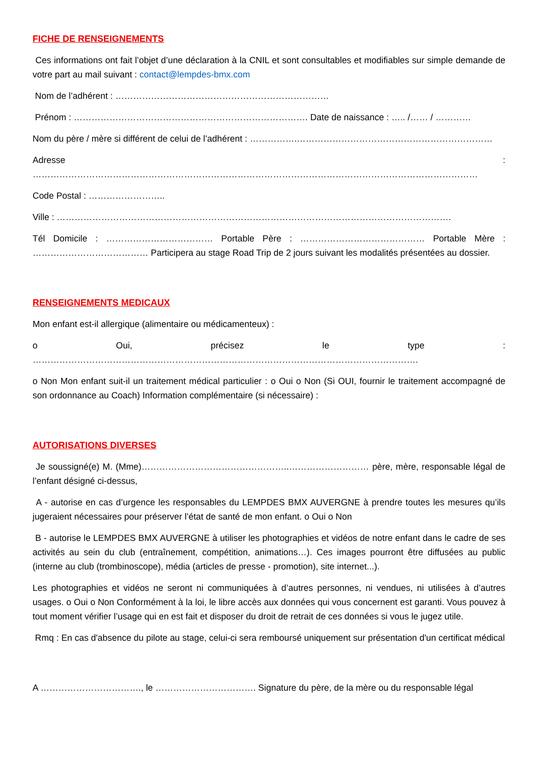FICHE DE RENSEIGNEMENTS
Ces informations ont fait l’objet d’une déclaration à la CNIL et sont consultables et modifiables sur simple demande de votre part au mail suivant : contact@lempdes-bmx.com
Nom de l’adhérent : ………………………………………………………………
Prénom : ……………………………………………………………………. Date de naissance : ….. /…… / …………
Nom du père / mère si différent de celui de l’adhérent : …………….…………………………………………………………
Adresse : ……………………………………………………………………………………………………………………………………
Code Postal : ……………………..
Ville : …………………………………………………………………………………………………………………….
Tél Domicile : ……………………………… Portable Père : …………………………………… Portable Mère : ………………………………… Participera au stage Road Trip de 2 jours suivant les modalités présentées au dossier.
RENSEIGNEMENTS MEDICAUX
Mon enfant est-il allergique (alimentaire ou médicamenteux) :
o Oui, précisez le type : ………………………………………………………………………………………………………………….
o Non Mon enfant suit-il un traitement médical particulier : o Oui o Non (Si OUI, fournir le traitement accompagné de son ordonnance au Coach) Information complémentaire (si nécessaire) :
AUTORISATIONS DIVERSES
Je soussigné(e) M. (Mme)…………………………………………..……………………… père, mère, responsable légal de l’enfant désigné ci-dessus,
A - autorise en cas d’urgence les responsables du LEMPDES BMX AUVERGNE à prendre toutes les mesures qu’ils jugeraient nécessaires pour préserver l’état de santé de mon enfant. o Oui o Non
B - autorise le LEMPDES BMX AUVERGNE à utiliser les photographies et vidéos de notre enfant dans le cadre de ses activités au sein du club (entraînement, compétition, animations…). Ces images pourront être diffusées au public (interne au club (trombinoscope), média (articles de presse - promotion), site internet...).
Les photographies et vidéos ne seront ni communiquées à d’autres personnes, ni vendues, ni utilisées à d’autres usages. o Oui o Non Conformément à la loi, le libre accès aux données qui vous concernent est garanti. Vous pouvez à tout moment vérifier l’usage qui en est fait et disposer du droit de retrait de ces données si vous le jugez utile.
Rmq : En cas d'absence du pilote au stage, celui-ci sera remboursé uniquement sur présentation d'un certificat médical
A ……………………………., le ……………………………. Signature du père, de la mère ou du responsable légal